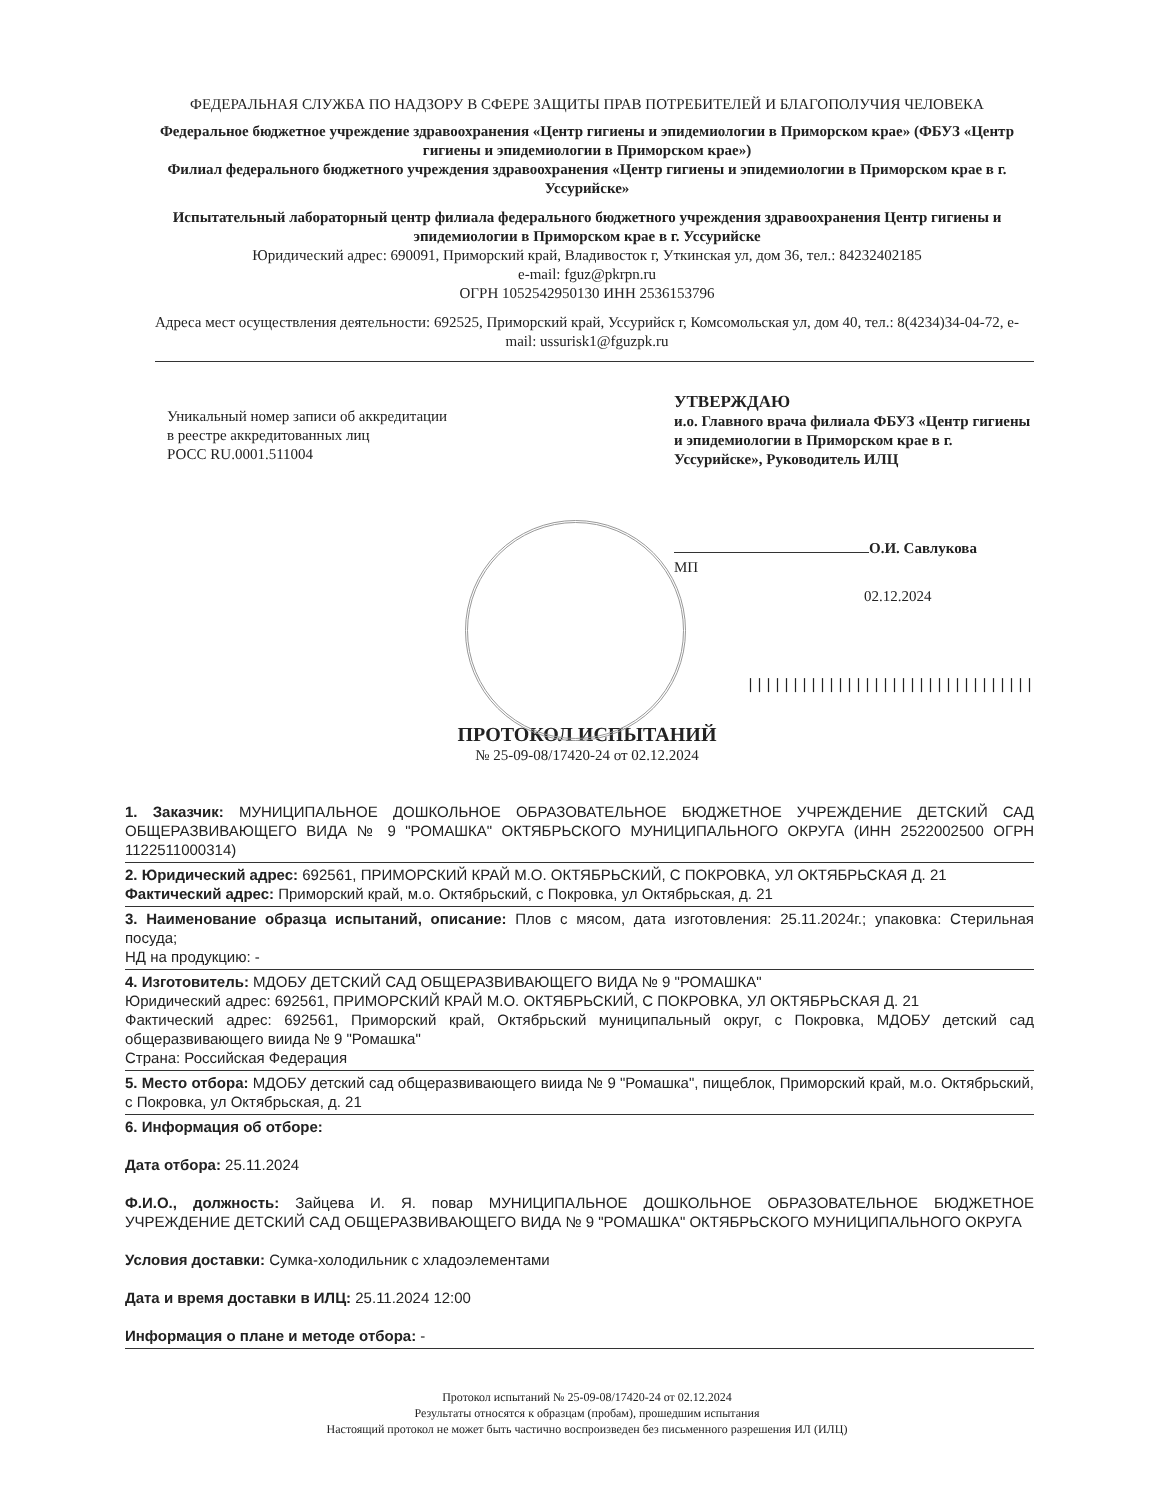ФЕДЕРАЛЬНАЯ СЛУЖБА ПО НАДЗОРУ В СФЕРЕ ЗАЩИТЫ ПРАВ ПОТРЕБИТЕЛЕЙ И БЛАГОПОЛУЧИЯ ЧЕЛОВЕКА
Федеральное бюджетное учреждение здравоохранения «Центр гигиены и эпидемиологии в Приморском крае» (ФБУЗ «Центр гигиены и эпидемиологии в Приморском крае»)
Филиал федерального бюджетного учреждения здравоохранения «Центр гигиены и эпидемиологии в Приморском крае в г. Уссурийске»
Испытательный лабораторный центр филиала федерального бюджетного учреждения здравоохранения Центр гигиены и эпидемиологии в Приморском крае в г. Уссурийске
Юридический адрес: 690091, Приморский край, Владивосток г, Уткинская ул, дом 36, тел.: 84232402185
e-mail: fguz@pkrpn.ru
ОГРН 1052542950130 ИНН 2536153796
Адреса мест осуществления деятельности: 692525, Приморский край, Уссурийск г, Комсомольская ул, дом 40, тел.: 8(4234)34-04-72, e-mail: ussurisk1@fguzpk.ru
Уникальный номер записи об аккредитации
в реестре аккредитованных лиц
РОСС RU.0001.511004
УТВЕРЖДАЮ
и.о. Главного врача филиала ФБУЗ «Центр гигиены и эпидемиологии в Приморском крае в г. Уссурийске», Руководитель ИЛЦ
О.И. Савлукова
МП
02.12.2024
||||||||||||||||||||||||||||||||
ПРОТОКОЛ ИСПЫТАНИЙ
№ 25-09-08/17420-24 от 02.12.2024
1. Заказчик: МУНИЦИПАЛЬНОЕ ДОШКОЛЬНОЕ ОБРАЗОВАТЕЛЬНОЕ БЮДЖЕТНОЕ УЧРЕЖДЕНИЕ ДЕТСКИЙ САД ОБЩЕРАЗВИВАЮЩЕГО ВИДА № 9 "РОМАШКА" ОКТЯБРЬСКОГО МУНИЦИПАЛЬНОГО ОКРУГА (ИНН 2522002500 ОГРН 1122511000314)
2. Юридический адрес: 692561, ПРИМОРСКИЙ КРАЙ М.О. ОКТЯБРЬСКИЙ, С ПОКРОВКА, УЛ ОКТЯБРЬСКАЯ Д. 21
Фактический адрес: Приморский край, м.о. Октябрьский, с Покровка, ул Октябрьская, д. 21
3. Наименование образца испытаний, описание: Плов с мясом, дата изготовления: 25.11.2024г.; упаковка: Стерильная посуда;
НД на продукцию: -
4. Изготовитель: МДОБУ ДЕТСКИЙ САД ОБЩЕРАЗВИВАЮЩЕГО ВИДА № 9 "РОМАШКА"
Юридический адрес: 692561, ПРИМОРСКИЙ КРАЙ М.О. ОКТЯБРЬСКИЙ, С ПОКРОВКА, УЛ ОКТЯБРЬСКАЯ Д. 21
Фактический адрес: 692561, Приморский край, Октябрьский муниципальный округ, с Покровка, МДОБУ детский сад общеразвивающего виида № 9 "Ромашка"
Страна: Российская Федерация
5. Место отбора: МДОБУ детский сад общеразвивающего виида № 9 "Ромашка", пищеблок, Приморский край, м.о. Октябрьский, с Покровка, ул Октябрьская, д. 21
6. Информация об отборе:
Дата отбора: 25.11.2024
Ф.И.О., должность: Зайцева И. Я. повар МУНИЦИПАЛЬНОЕ ДОШКОЛЬНОЕ ОБРАЗОВАТЕЛЬНОЕ БЮДЖЕТНОЕ УЧРЕЖДЕНИЕ ДЕТСКИЙ САД ОБЩЕРАЗВИВАЮЩЕГО ВИДА № 9 "РОМАШКА" ОКТЯБРЬСКОГО МУНИЦИПАЛЬНОГО ОКРУГА
Условия доставки: Сумка-холодильник с хладоэлементами
Дата и время доставки в ИЛЦ: 25.11.2024 12:00
Информация о плане и методе отбора: -
Протокол испытаний № 25-09-08/17420-24 от 02.12.2024
Результаты относятся к образцам (пробам), прошедшим испытания
Настоящий протокол не может быть частично воспроизведен без письменного разрешения ИЛ (ИЛЦ)